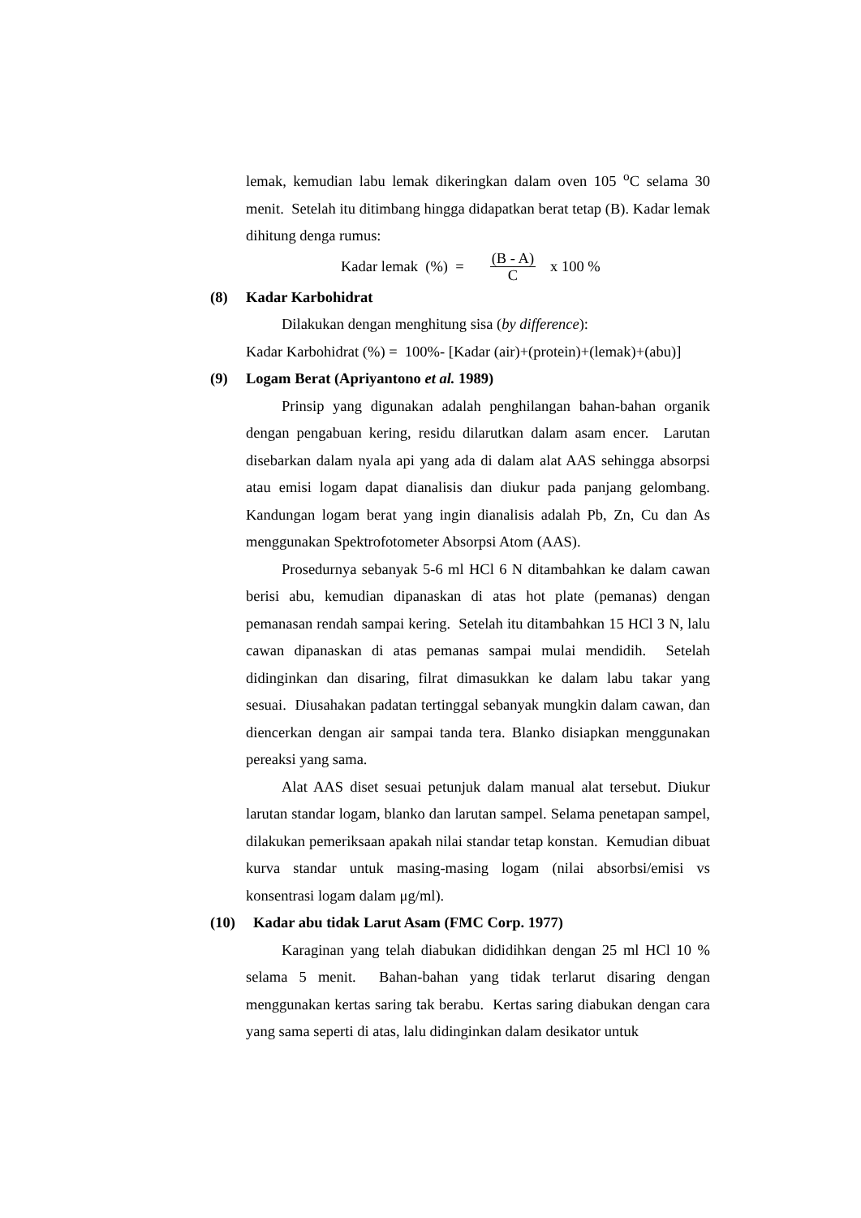lemak, kemudian labu lemak dikeringkan dalam oven 105 <sup>o</sup>C selama 30 menit. Setelah itu ditimbang hingga didapatkan berat tetap (B). Kadar lemak dihitung denga rumus:
Kadar lemak (%) = (B - A) C x 100 %
(8) Kadar Karbohidrat
Dilakukan dengan menghitung sisa (by difference):
Kadar Karbohidrat (%) = 100%- [Kadar (air)+(protein)+(lemak)+(abu)]
(9) Logam Berat (Apriyantono et al. 1989)
Prinsip yang digunakan adalah penghilangan bahan-bahan organik dengan pengabuan kering, residu dilarutkan dalam asam encer. Larutan disebarkan dalam nyala api yang ada di dalam alat AAS sehingga absorpsi atau emisi logam dapat dianalisis dan diukur pada panjang gelombang. Kandungan logam berat yang ingin dianalisis adalah Pb, Zn, Cu dan As menggunakan Spektrofotometer Absorpsi Atom (AAS).
Prosedurnya sebanyak 5-6 ml HCl 6 N ditambahkan ke dalam cawan berisi abu, kemudian dipanaskan di atas hot plate (pemanas) dengan pemanasan rendah sampai kering. Setelah itu ditambahkan 15 HCl 3 N, lalu cawan dipanaskan di atas pemanas sampai mulai mendidih. Setelah didinginkan dan disaring, filrat dimasukkan ke dalam labu takar yang sesuai. Diusahakan padatan tertinggal sebanyak mungkin dalam cawan, dan diencerkan dengan air sampai tanda tera. Blanko disiapkan menggunakan pereaksi yang sama.
Alat AAS diset sesuai petunjuk dalam manual alat tersebut. Diukur larutan standar logam, blanko dan larutan sampel. Selama penetapan sampel, dilakukan pemeriksaan apakah nilai standar tetap konstan. Kemudian dibuat kurva standar untuk masing-masing logam (nilai absorbsi/emisi vs konsentrasi logam dalam μg/ml).
(10) Kadar abu tidak Larut Asam (FMC Corp. 1977)
Karaginan yang telah diabukan dididihkan dengan 25 ml HCl 10 % selama 5 menit. Bahan-bahan yang tidak terlarut disaring dengan menggunakan kertas saring tak berabu. Kertas saring diabukan dengan cara yang sama seperti di atas, lalu didinginkan dalam desikator untuk